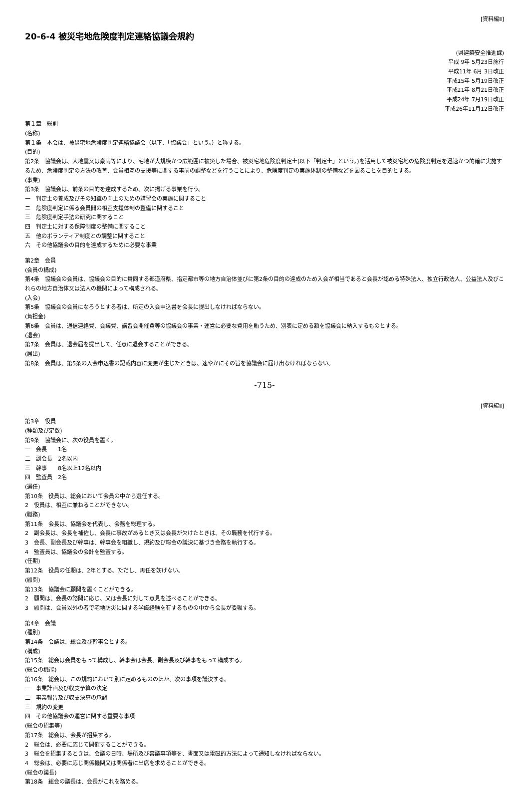[資料編Ⅱ]
20-6-4 被災宅地危険度判定連絡協議会規約
(県建築安全推進課)
平成 9年 5月23日施行
平成11年 6月 3日改正
平成15年 5月19日改正
平成21年 8月21日改正
平成24年 7月19日改正
平成26年11月12日改正
第１章　総則
(名称)
第１条　本会は、被災宅地危険度判定連絡協議会（以下、「協議会」という。）と称する。
(目的)
第2条　協議会は、大地震又は豪雨等により、宅地が大規模かつ広範囲に被災した場合、被災宅地危険度判定士(以下「判定士」という。)を活用して被災宅地の危険度判定を迅速かつ的確に実施するため、危険度判定の方法の改善、会員相互の支援等に関する事前の調整などを行うことにより、危険度判定の実施体制の整備などを図ることを目的とする。
(事業)
第3条　協議会は、前条の目的を達成するため、次に掲げる事業を行う。
一　判定士の養成及びその知識の向上のための講習会の実施に関すること
二　危険度判定に係る会員間の相互支援体制の整備に関すること
三　危険度判定手法の研究に関すること
四　判定士に対する保障制度の整備に関すること
五　他のボランティア制度との調整に関すること
六　その他協議会の目的を達成するために必要な事業
第2章　会員
(会員の構成)
第4条　協議会の会員は、協議会の目的に賛同する都道府県、指定都市等の地方自治体並びに第2条の目的の達成のため入会が相当であると会長が認める特殊法人、独立行政法人、公益法人及びこれらの地方自治体又は法人の機関によって構成される。
(入会)
第5条　協議会の会員になろうとする者は、所定の入会申込書を会長に提出しなければならない。
(負担金)
第6条　会員は、通信連絡費、会議費、講習会開催費等の協議会の事業・運営に必要な費用を賄うため、別表に定める額を協議会に納入するものとする。
(退会)
第7条　会員は、退会届を提出して、任意に退会することができる。
(届出)
第8条　会員は、第5条の入会申込書の記載内容に変更が生じたときは、速やかにその旨を協議会に届け出なければならない。
-715-
[資料編Ⅱ]
第3章　役員
(種類及び定数)
第9条　協議会に、次の役員を置く。
一　会長　　1名
二　副会長　2名以内
三　幹事　　8名以上12名以内
四　監査員　2名
(選任)
第10条　役員は、総会において会員の中から選任する。
2　役員は、相互に兼ねることができない。
(職務)
第11条　会長は、協議会を代表し、会務を総理する。
2　副会長は、会長を補佐し、会長に事故があるとき又は会長が欠けたときは、その職務を代行する。
3　会長、副会長及び幹事は、幹事会を組織し、規約及び総会の議決に基づき会務を執行する。
4　監査員は、協議会の会計を監査する。
(任期)
第12条　役員の任期は、2年とする。ただし、再任を妨げない。
(顧問)
第13条　協議会に顧問を置くことができる。
2　顧問は、会長の諮問に応じ、又は会長に対して意見を述べることができる。
3　顧問は、会員以外の者で宅地防災に関する学識経験を有するものの中から会長が委嘱する。
第4章　会議
(種別)
第14条　会議は、総会及び幹事会とする。
(構成)
第15条　総会は会員をもって構成し、幹事会は会長、副会長及び幹事をもって構成する。
(総会の機能)
第16条　総会は、この規約において別に定めるもののほか、次の事項を議決する。
一　事業計画及び収支予算の決定
二　事業報告及び収支決算の承認
三　規約の変更
四　その他協議会の運営に関する重要な事項
(総会の招集等)
第17条　総会は、会長が招集する。
2　総会は、必要に応じて開催することができる。
3　総会を招集するときは、会議の日時、場所及び審議事項等を、書面又は電磁的方法によって通知しなければならない。
4　総会は、必要に応じ関係機関又は関係者に出席を求めることができる。
(総会の議長)
第18条　総会の議長は、会長がこれを務める。